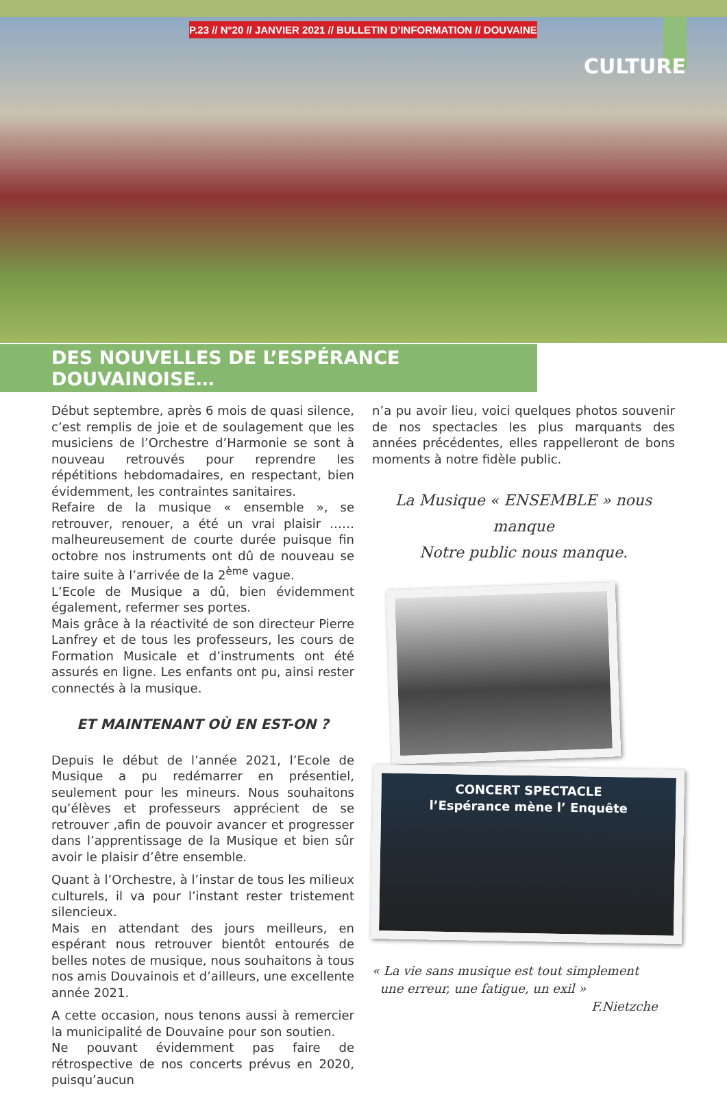P.23 // N°20 // JANVIER 2021 // BULLETIN D’INFORMATION // DOUVAINE
CULTURE
DES NOUVELLES DE L’ESPÉRANCE DOUVAINOISE…
Début septembre, après 6 mois de quasi silence, c’est remplis de joie et de soulagement que les musiciens de l’Orchestre d’Harmonie se sont à nouveau retrouvés pour reprendre les répétitions hebdomadaires, en respectant, bien évidemment, les contraintes sanitaires.
Refaire de la musique « ensemble », se retrouver, renouer, a été un vrai plaisir …… malheureusement de courte durée puisque fin octobre nos instruments ont dû de nouveau se taire suite à l’arrivée de la 2<sup>ème</sup> vague.
L’Ecole de Musique a dû, bien évidemment également, refermer ses portes.
Mais grâce à la réactivité de son directeur Pierre Lanfrey et de tous les professeurs, les cours de Formation Musicale et d’instruments ont été assurés en ligne. Les enfants ont pu, ainsi rester connectés à la musique.
ET MAINTENANT OÙ EN EST-ON ?
Depuis le début de l’année 2021, l’Ecole de Musique a pu redémarrer en présentiel, seulement pour les mineurs. Nous souhaitons qu’élèves et professeurs apprécient de se retrouver ,afin de pouvoir avancer et progresser dans l’apprentissage de la Musique et bien sûr avoir le plaisir d’être ensemble.
Quant à l’Orchestre, à l’instar de tous les milieux culturels, il va pour l’instant rester tristement silencieux.
Mais en attendant des jours meilleurs, en espérant nous retrouver bientôt entourés de belles notes de musique, nous souhaitons à tous nos amis Douvainois et d’ailleurs, une excellente année 2021.
A cette occasion, nous tenons aussi à remercier la municipalité de Douvaine pour son soutien.
Ne pouvant évidemment pas faire de rétrospective de nos concerts prévus en 2020, puisqu’aucun
n’a pu avoir lieu, voici quelques photos souvenir de nos spectacles les plus marquants des années précédentes, elles rappelleront de bons moments à notre fidèle public.
La Musique « ENSEMBLE » nous manque
Notre public nous manque.
CONCERT SPECTACLE
l’Espérance mène l’ Enquête
« La vie sans musique est tout simplement
une erreur, une fatigue, un exil »
F.Nietzche